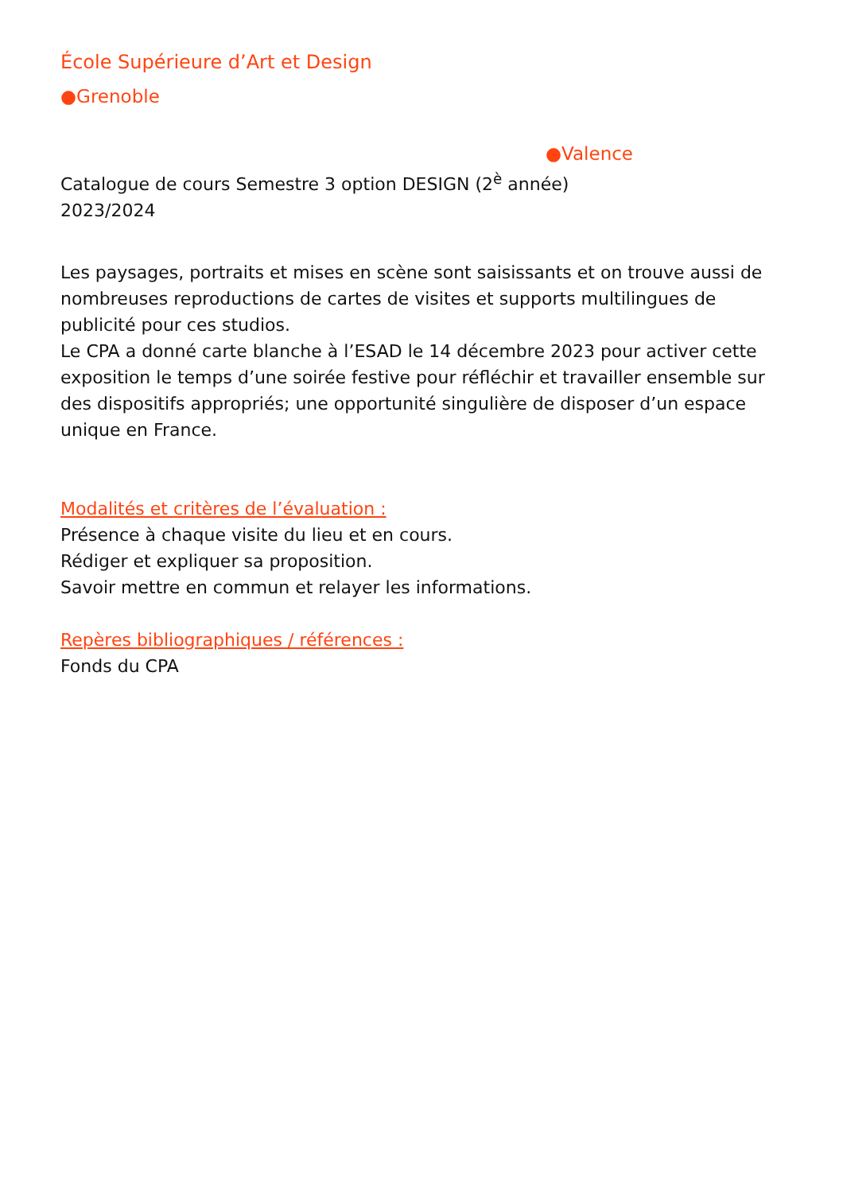École Supérieure d’Art et Design
●Grenoble
●Valence
Catalogue de cours Semestre 3 option DESIGN (2<sup>è</sup> année)
2023/2024
Les paysages, portraits et mises en scène sont saisissants et on trouve aussi de nombreuses reproductions de cartes de visites et supports multilingues de publicité pour ces studios.
Le CPA a donné carte blanche à l’ESAD le 14 décembre 2023 pour activer cette exposition le temps d’une soirée festive pour réfléchir et travailler ensemble sur des dispositifs appropriés; une opportunité singulière de disposer d’un espace unique en France.
Modalités et critères de l’évaluation :
Présence à chaque visite du lieu et en cours.
Rédiger et expliquer sa proposition.
Savoir mettre en commun et relayer les informations.
Repères bibliographiques / références :
Fonds du CPA